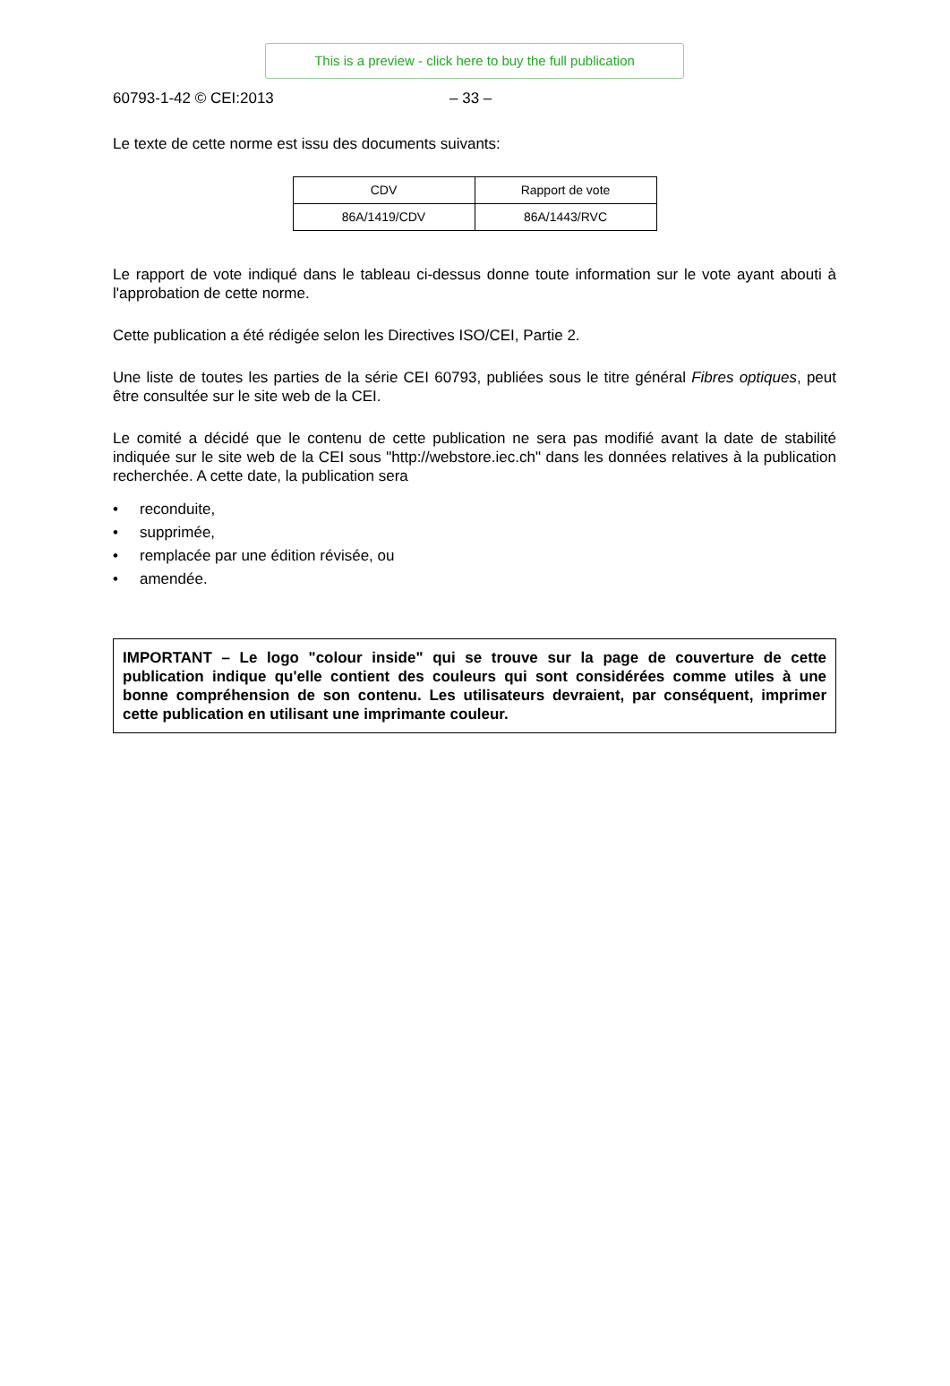This is a preview - click here to buy the full publication
60793-1-42 © CEI:2013 – 33 –
Le texte de cette norme est issu des documents suivants:
| CDV | Rapport de vote |
| --- | --- |
| 86A/1419/CDV | 86A/1443/RVC |
Le rapport de vote indiqué dans le tableau ci-dessus donne toute information sur le vote ayant abouti à l'approbation de cette norme.
Cette publication a été rédigée selon les Directives ISO/CEI, Partie 2.
Une liste de toutes les parties de la série CEI 60793, publiées sous le titre général Fibres optiques, peut être consultée sur le site web de la CEI.
Le comité a décidé que le contenu de cette publication ne sera pas modifié avant la date de stabilité indiquée sur le site web de la CEI sous "http://webstore.iec.ch" dans les données relatives à la publication recherchée. A cette date, la publication sera
• reconduite,
• supprimée,
• remplacée par une édition révisée, ou
• amendée.
IMPORTANT – Le logo "colour inside" qui se trouve sur la page de couverture de cette publication indique qu'elle contient des couleurs qui sont considérées comme utiles à une bonne compréhension de son contenu. Les utilisateurs devraient, par conséquent, imprimer cette publication en utilisant une imprimante couleur.